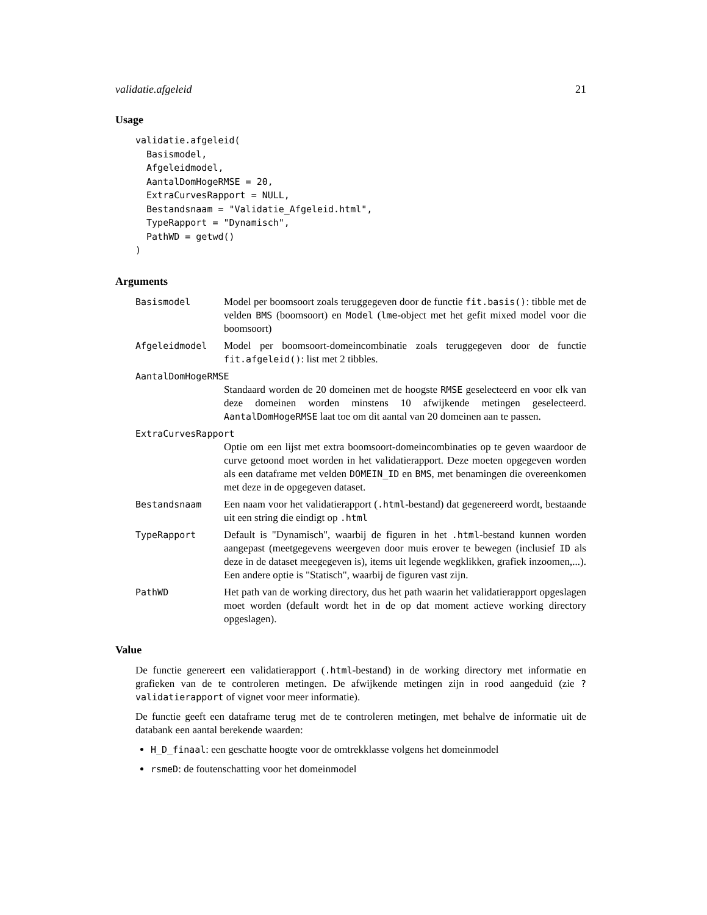validatie.afgeleid 21
Usage
validatie.afgeleid(
  Basismodel,
  Afgeleidmodel,
  AantalDomHogeRMSE = 20,
  ExtraCurvesRapport = NULL,
  Bestandsnaam = "Validatie_Afgeleid.html",
  TypeRapport = "Dynamisch",
  PathWD = getwd()
)
Arguments
Basismodel Model per boomsoort zoals teruggegeven door de functie fit.basis(): tibble met de velden BMS (boomsoort) en Model (lme-object met het gefit mixed model voor die boomsoort)
Afgeleidmodel Model per boomsoort-domeincombinatie zoals teruggegeven door de functie fit.afgeleid(): list met 2 tibbles.
AantalDomHogeRMSE
Standaard worden de 20 domeinen met de hoogste RMSE geselecteerd en voor elk van deze domeinen worden minstens 10 afwijkende metingen geselecteerd. AantalDomHogeRMSE laat toe om dit aantal van 20 domeinen aan te passen.
ExtraCurvesRapport
Optie om een lijst met extra boomsoort-domeincombinaties op te geven waardoor de curve getoond moet worden in het validatierapport. Deze moeten opgegeven worden als een dataframe met velden DOMEIN_ID en BMS, met benamingen die overeenkomen met deze in de opgegeven dataset.
Bestandsnaam Een naam voor het validatierapport (.html-bestand) dat gegenereerd wordt, bestaande uit een string die eindigt op .html
TypeRapport Default is "Dynamisch", waarbij de figuren in het .html-bestand kunnen worden aangepast (meetgegevens weergeven door muis erover te bewegen (inclusief ID als deze in de dataset meegegeven is), items uit legende wegklikken, grafiek inzoomen,...). Een andere optie is "Statisch", waarbij de figuren vast zijn.
PathWD Het path van de working directory, dus het path waarin het validatierapport opgeslagen moet worden (default wordt het in de op dat moment actieve working directory opgeslagen).
Value
De functie genereert een validatierapport (.html-bestand) in de working directory met informatie en grafieken van de te controleren metingen. De afwijkende metingen zijn in rood aangeduid (zie ?validatierapport of vignet voor meer informatie).
De functie geeft een dataframe terug met de te controleren metingen, met behalve de informatie uit de databank een aantal berekende waarden:
H_D_finaal: een geschatte hoogte voor de omtrekklasse volgens het domeinmodel
rsmeD: de foutenschatting voor het domeinmodel